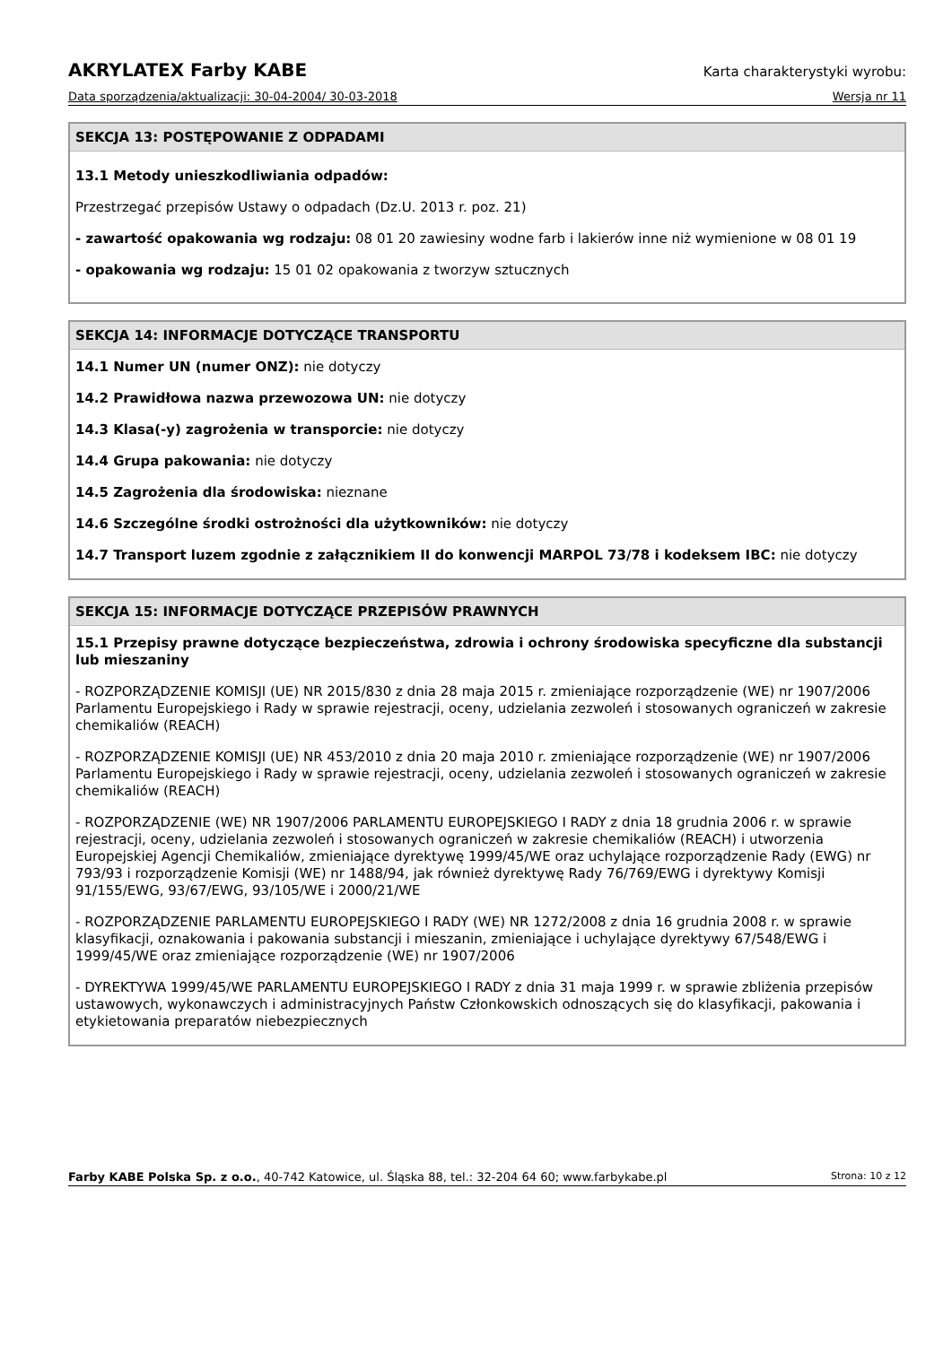AKRYLATEX Farby KABE Karta charakterystyki wyrobu:
Data sporządzenia/aktualizacji: 30-04-2004/ 30-03-2018 Wersja nr 11
SEKCJA 13: POSTĘPOWANIE Z ODPADAMI
13.1 Metody unieszkodliwiania odpadów:
Przestrzegać przepisów Ustawy o odpadach (Dz.U. 2013 r. poz. 21)
- zawartość opakowania wg rodzaju: 08 01 20 zawiesiny wodne farb i lakierów inne niż wymienione w 08 01 19
- opakowania wg rodzaju: 15 01 02 opakowania z tworzyw sztucznych
SEKCJA 14: INFORMACJE DOTYCZĄCE TRANSPORTU
14.1 Numer UN (numer ONZ): nie dotyczy
14.2 Prawidłowa nazwa przewozowa UN: nie dotyczy
14.3 Klasa(-y) zagrożenia w transporcie: nie dotyczy
14.4 Grupa pakowania: nie dotyczy
14.5 Zagrożenia dla środowiska: nieznane
14.6 Szczególne środki ostrożności dla użytkowników: nie dotyczy
14.7 Transport luzem zgodnie z załącznikiem II do konwencji MARPOL 73/78 i kodeksem IBC: nie dotyczy
SEKCJA 15: INFORMACJE DOTYCZĄCE PRZEPISÓW PRAWNYCH
15.1 Przepisy prawne dotyczące bezpieczeństwa, zdrowia i ochrony środowiska specyficzne dla substancji lub mieszaniny
- ROZPORZĄDZENIE KOMISJI (UE) NR 2015/830 z dnia 28 maja 2015 r. zmieniające rozporządzenie (WE) nr 1907/2006 Parlamentu Europejskiego i Rady w sprawie rejestracji, oceny, udzielania zezwoleń i stosowanych ograniczeń w zakresie chemikaliów (REACH)
- ROZPORZĄDZENIE KOMISJI (UE) NR 453/2010 z dnia 20 maja 2010 r. zmieniające rozporządzenie (WE) nr 1907/2006 Parlamentu Europejskiego i Rady w sprawie rejestracji, oceny, udzielania zezwoleń i stosowanych ograniczeń w zakresie chemikaliów (REACH)
- ROZPORZĄDZENIE (WE) NR 1907/2006 PARLAMENTU EUROPEJSKIEGO I RADY z dnia 18 grudnia 2006 r. w sprawie rejestracji, oceny, udzielania zezwoleń i stosowanych ograniczeń w zakresie chemikaliów (REACH) i utworzenia Europejskiej Agencji Chemikaliów, zmieniające dyrektywę 1999/45/WE oraz uchylające rozporządzenie Rady (EWG) nr 793/93 i rozporządzenie Komisji (WE) nr 1488/94, jak również dyrektywę Rady 76/769/EWG i dyrektywy Komisji 91/155/EWG, 93/67/EWG, 93/105/WE i 2000/21/WE
- ROZPORZĄDZENIE PARLAMENTU EUROPEJSKIEGO I RADY (WE) NR 1272/2008 z dnia 16 grudnia 2008 r. w sprawie klasyfikacji, oznakowania i pakowania substancji i mieszanin, zmieniające i uchylające dyrektywy 67/548/EWG i 1999/45/WE oraz zmieniające rozporządzenie (WE) nr 1907/2006
- DYREKTYWA 1999/45/WE PARLAMENTU EUROPEJSKIEGO I RADY z dnia 31 maja 1999 r. w sprawie zbliżenia przepisów ustawowych, wykonawczych i administracyjnych Państw Członkowskich odnoszących się do klasyfikacji, pakowania i etykietowania preparatów niebezpiecznych
Farby KABE Polska Sp. z o.o., 40-742 Katowice, ul. Śląska 88, tel.: 32-204 64 60; www.farbykabe.pl Strona: 10 z 12